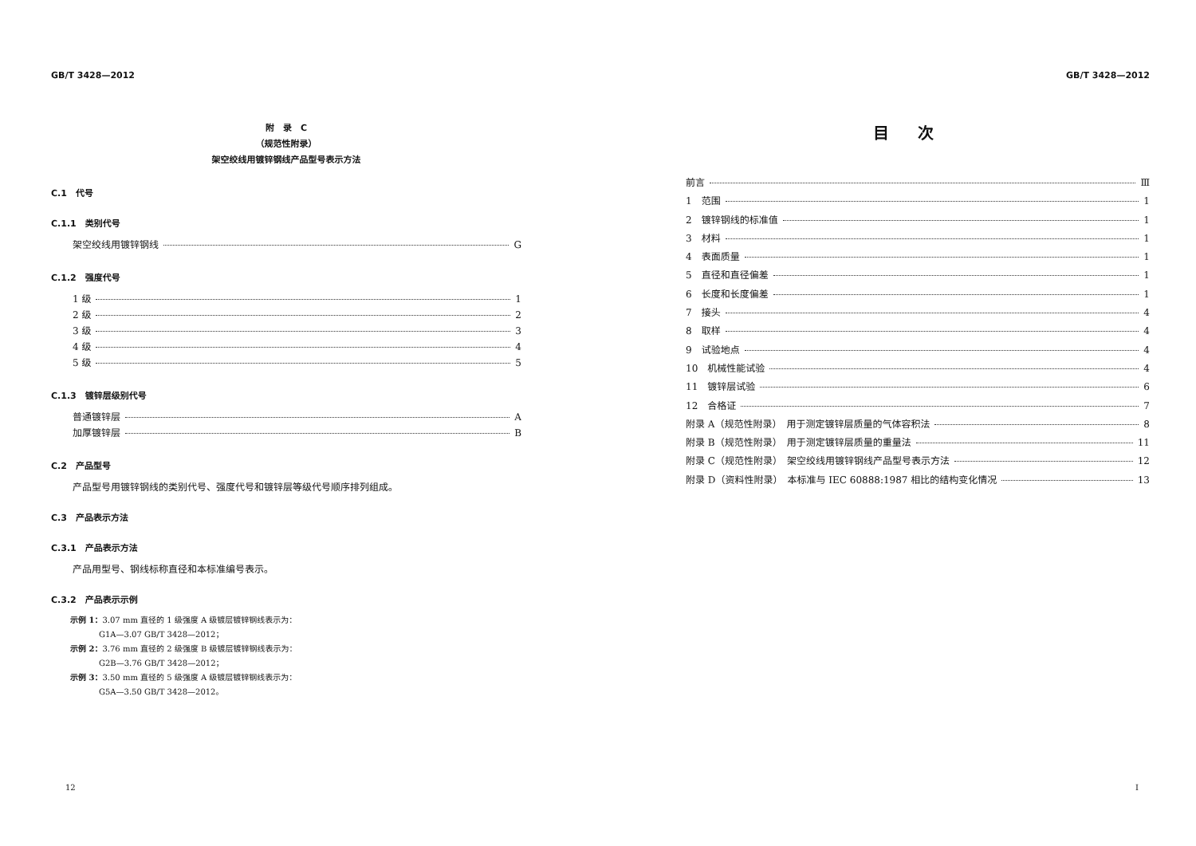GB/T 3428—2012
附　录　C
（规范性附录）
架空绞线用镀锌钢线产品型号表示方法
C.1　代号
C.1.1　类别代号
架空绞线用镀锌钢线 G
C.1.2　强度代号
1 级 1
2 级 2
3 级 3
4 级 4
5 级 5
C.1.3　镀锌层级别代号
普通镀锌层 A
加厚镀锌层 B
C.2　产品型号
产品型号用镀锌钢线的类别代号、强度代号和镀锌层等级代号顺序排列组成。
C.3　产品表示方法
C.3.1　产品表示方法
产品用型号、钢线标称直径和本标准编号表示。
C.3.2　产品表示示例
示例 1：3.07 mm 直径的 1 级强度 A 级镀层镀锌钢线表示为：
G1A—3.07 GB/T 3428—2012；
示例 2：3.76 mm 直径的 2 级强度 B 级镀层镀锌钢线表示为：
G2B—3.76 GB/T 3428—2012；
示例 3：3.50 mm 直径的 5 级强度 A 级镀层镀锌钢线表示为：
G5A—3.50 GB/T 3428—2012。
12
GB/T 3428—2012
目次
前言 Ⅲ
1　范围 1
2　镀锌钢线的标准值 1
3　材料 1
4　表面质量 1
5　直径和直径偏差 1
6　长度和长度偏差 1
7　接头 4
8　取样 4
9　试验地点 4
10　机械性能试验 4
11　镀锌层试验 6
12　合格证 7
附录 A（规范性附录）　用于测定镀锌层质量的气体容积法 8
附录 B（规范性附录）　用于测定镀锌层质量的重量法 11
附录 C（规范性附录）　架空绞线用镀锌钢线产品型号表示方法 12
附录 D（资料性附录）　本标准与 IEC 60888:1987 相比的结构变化情况 13
I